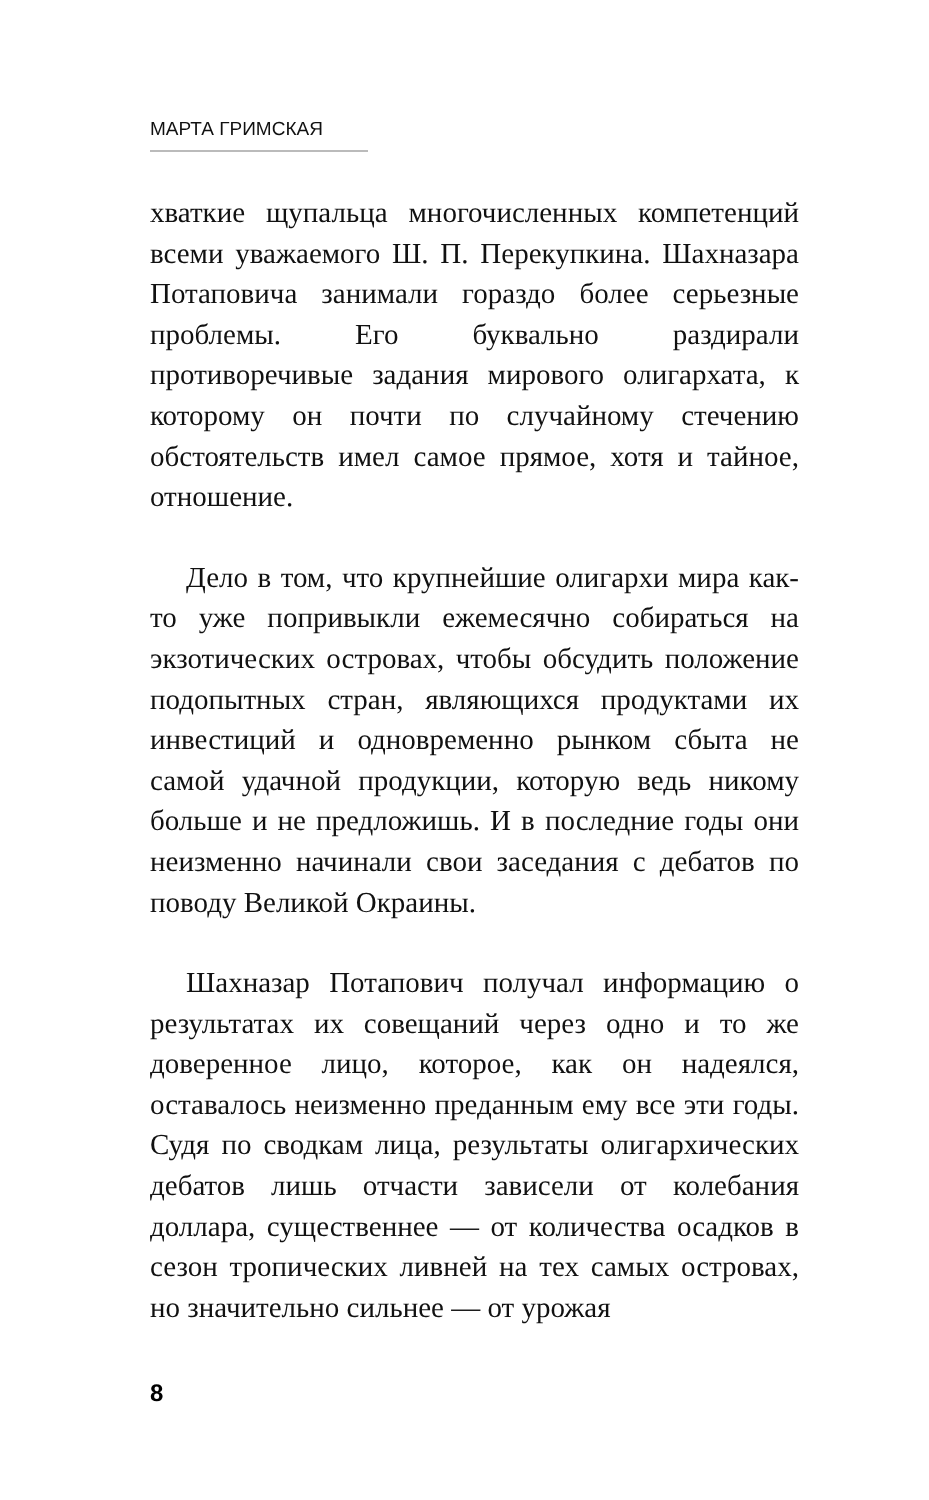МАРТА ГРИМСКАЯ
хваткие щупальца многочисленных компетенций всеми уважаемого Ш. П. Перекупкина. Шахназара Потаповича занимали гораздо более серьезные проблемы. Его буквально раздирали противоречивые задания мирового олигархата, к которому он почти по случайному стечению обстоятельств имел самое прямое, хотя и тайное, отношение.
Дело в том, что крупнейшие олигархи мира как-то уже попривыкли ежемесячно собираться на экзотических островах, чтобы обсудить положение подопытных стран, являющихся продуктами их инвестиций и одновременно рынком сбыта не самой удачной продукции, которую ведь никому больше и не предложишь. И в последние годы они неизменно начинали свои заседания с дебатов по поводу Великой Окраины.
Шахназар Потапович получал информацию о результатах их совещаний через одно и то же доверенное лицо, которое, как он надеялся, оставалось неизменно преданным ему все эти годы. Судя по сводкам лица, результаты олигархических дебатов лишь отчасти зависели от колебания доллара, существеннее — от количества осадков в сезон тропических ливней на тех самых островах, но значительно сильнее — от урожая
8